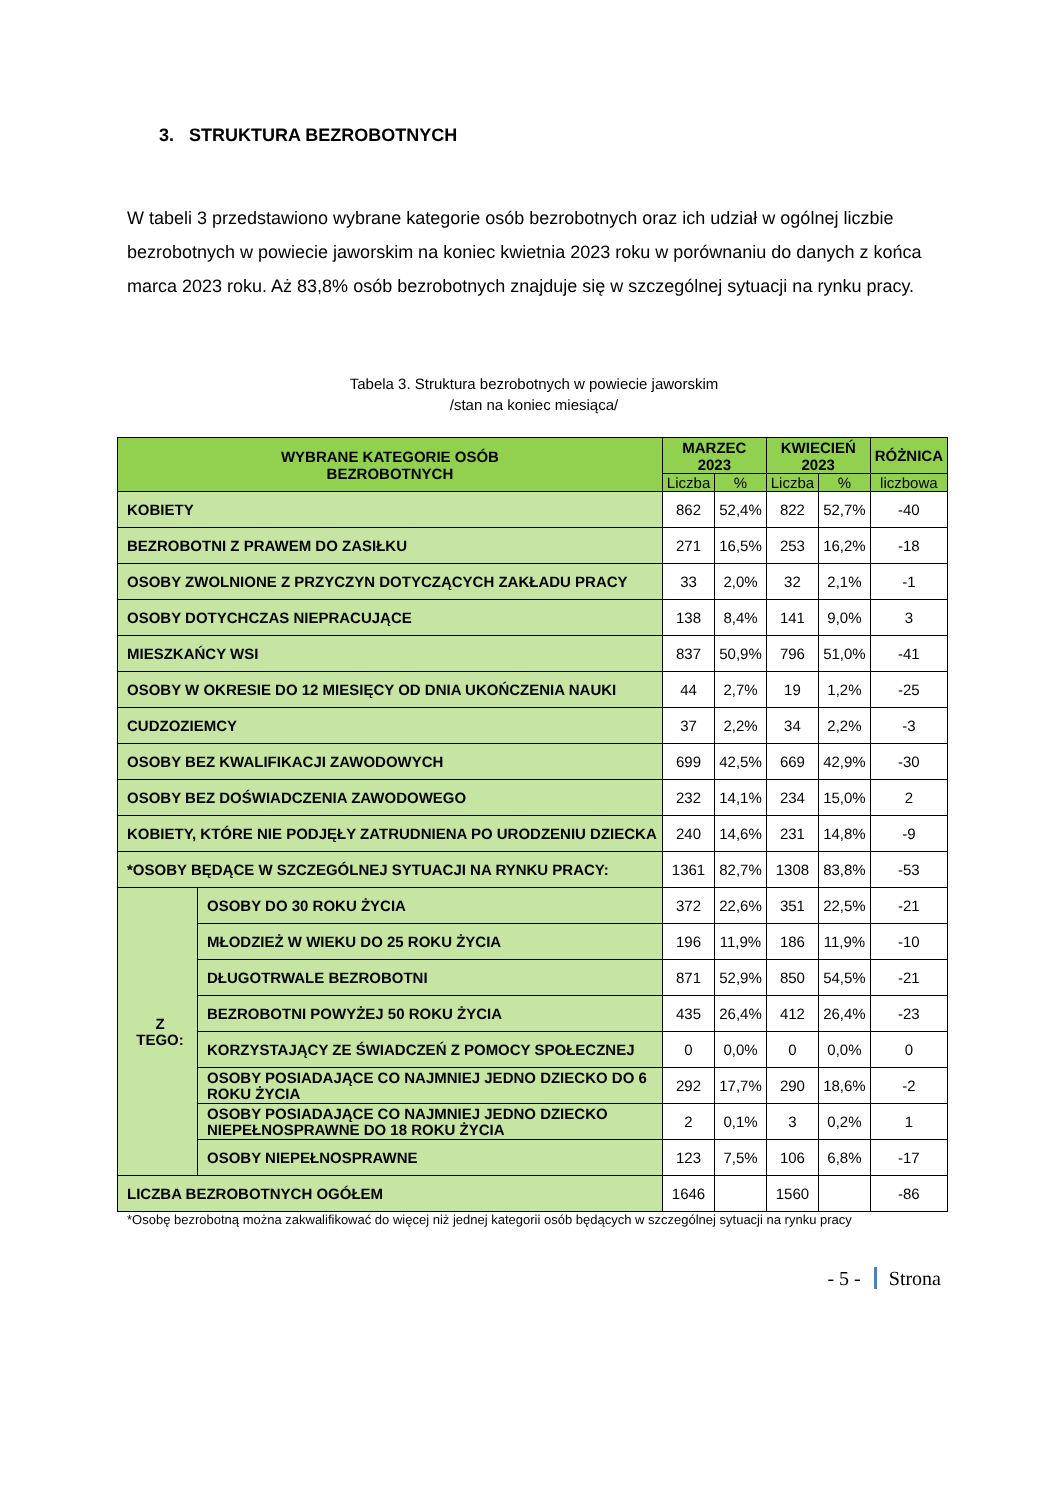3. STRUKTURA BEZROBOTNYCH
W tabeli 3 przedstawiono wybrane kategorie osób bezrobotnych oraz ich udział w ogólnej liczbie bezrobotnych w powiecie jaworskim na koniec kwietnia 2023 roku w porównaniu do danych z końca marca 2023 roku. Aż 83,8% osób bezrobotnych znajduje się w szczególnej sytuacji na rynku pracy.
Tabela 3. Struktura bezrobotnych w powiecie jaworskim
/stan na koniec miesiąca/
| WYBRANE KATEGORIE OSÓB BEZROBOTNYCH | | MARZEC 2023 | | KWIECIEŃ 2023 | | RÓŻNICA |
| --- | --- | --- | --- | --- | --- | --- |
| | | Liczba | % | Liczba | % | liczbowa |
| KOBIETY | | 862 | 52,4% | 822 | 52,7% | -40 |
| BEZROBOTNI Z PRAWEM DO ZASIŁKU | | 271 | 16,5% | 253 | 16,2% | -18 |
| OSOBY ZWOLNIONE Z PRZYCZYN DOTYCZĄCYCH ZAKŁADU PRACY | | 33 | 2,0% | 32 | 2,1% | -1 |
| OSOBY DOTYCHCZAS NIEPRACUJĄCE | | 138 | 8,4% | 141 | 9,0% | 3 |
| MIESZKAŃCY WSI | | 837 | 50,9% | 796 | 51,0% | -41 |
| OSOBY W OKRESIE DO 12 MIESIĘCY OD DNIA UKOŃCZENIA NAUKI | | 44 | 2,7% | 19 | 1,2% | -25 |
| CUDZOZIEMCY | | 37 | 2,2% | 34 | 2,2% | -3 |
| OSOBY BEZ KWALIFIKACJI ZAWODOWYCH | | 699 | 42,5% | 669 | 42,9% | -30 |
| OSOBY BEZ DOŚWIADCZENIA ZAWODOWEGO | | 232 | 14,1% | 234 | 15,0% | 2 |
| KOBIETY, KTÓRE NIE PODJĘŁY ZATRUDNIENA PO URODZENIU DZIECKA | | 240 | 14,6% | 231 | 14,8% | -9 |
| *OSOBY BĘDĄCE W SZCZEGÓLNEJ SYTUACJI NA RYNKU PRACY: | | 1361 | 82,7% | 1308 | 83,8% | -53 |
| Z TEGO: | OSOBY DO 30 ROKU ŻYCIA | 372 | 22,6% | 351 | 22,5% | -21 |
| | MŁODZIEŻ W WIEKU DO 25 ROKU ŻYCIA | 196 | 11,9% | 186 | 11,9% | -10 |
| | DŁUGOTRWALE BEZROBOTNI | 871 | 52,9% | 850 | 54,5% | -21 |
| | BEZROBOTNI POWYŻEJ 50 ROKU ŻYCIA | 435 | 26,4% | 412 | 26,4% | -23 |
| | KORZYSTAJĄCY ZE ŚWIADCZEŃ Z POMOCY SPOŁECZNEJ | 0 | 0,0% | 0 | 0,0% | 0 |
| | OSOBY POSIADAJĄCE CO NAJMNIEJ JEDNO DZIECKO DO 6 ROKU ŻYCIA | 292 | 17,7% | 290 | 18,6% | -2 |
| | OSOBY POSIADAJĄCE CO NAJMNIEJ JEDNO DZIECKO NIEPEŁNOSPRAWNE DO 18 ROKU ŻYCIA | 2 | 0,1% | 3 | 0,2% | 1 |
| | OSOBY NIEPEŁNOSPRAWNE | 123 | 7,5% | 106 | 6,8% | -17 |
| LICZBA BEZROBOTNYCH OGÓŁEM | | 1646 | | 1560 | | -86 |
*Osobę bezrobotną można zakwalifikować do więcej niż jednej kategorii osób będących w szczególnej sytuacji na rynku pracy
- 5 - Strona